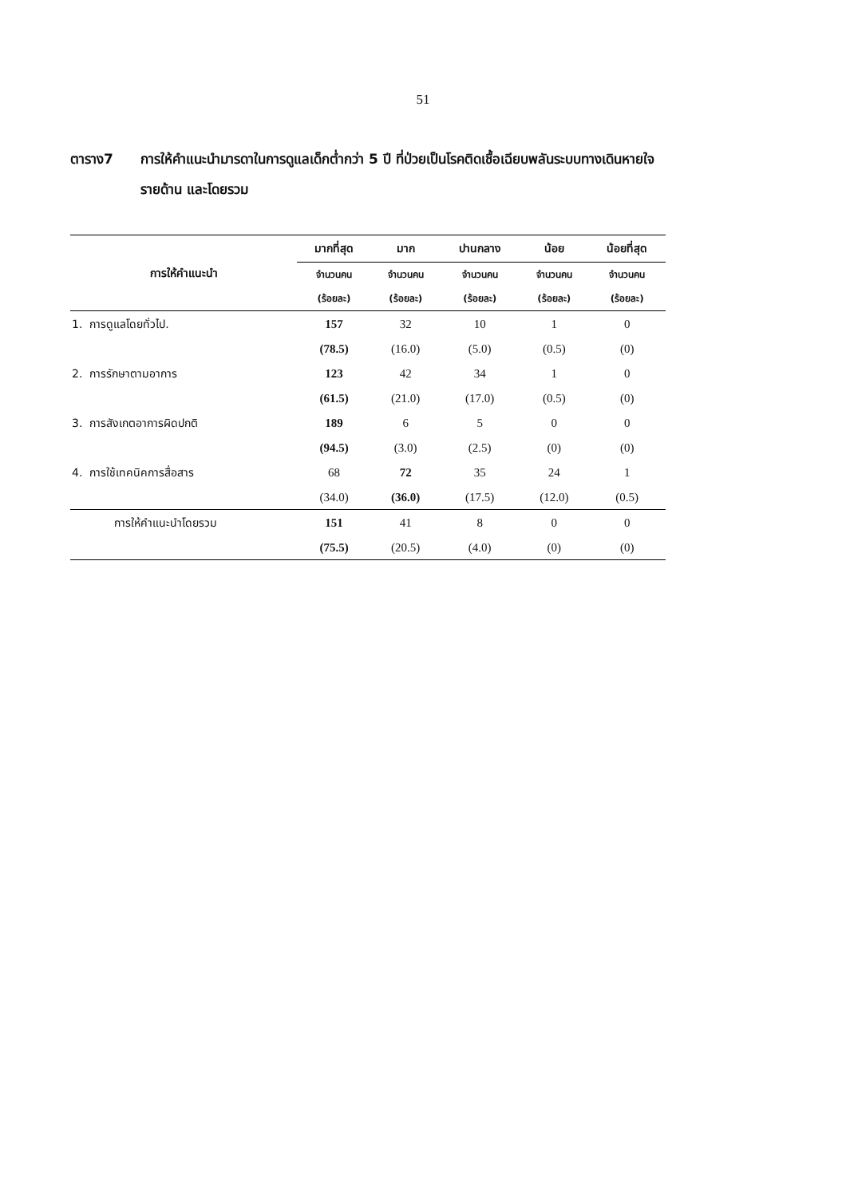51
ตาราง7 การให้คำแนะนำมารดาในการดูแลเด็กต่ำกว่า 5 ปี ที่ป่วยเป็นโรคติดเชื้อเฉียบพลันระบบทางเดินหายใจ รายด้าน และโดยรวม
| การให้คำแนะนำ | มากที่สุด | มาก | ปานกลาง | น้อย | น้อยที่สุด |
| --- | --- | --- | --- | --- | --- |
| | จำนวนคน | จำนวนคน | จำนวนคน | จำนวนคน | จำนวนคน |
| | (ร้อยละ) | (ร้อยละ) | (ร้อยละ) | (ร้อยละ) | (ร้อยละ) |
| 1. การดูแลโดยทั่วไป. | 157 | 32 | 10 | 1 | 0 |
| | (78.5) | (16.0) | (5.0) | (0.5) | (0) |
| 2. การรักษาตามอาการ | 123 | 42 | 34 | 1 | 0 |
| | (61.5) | (21.0) | (17.0) | (0.5) | (0) |
| 3. การสังเกตอาการผิดปกติ | 189 | 6 | 5 | 0 | 0 |
| | (94.5) | (3.0) | (2.5) | (0) | (0) |
| 4. การใช้เทคนิคการสื่อสาร | 68 | 72 | 35 | 24 | 1 |
| | (34.0) | (36.0) | (17.5) | (12.0) | (0.5) |
| การให้คำแนะนำโดยรวม | 151 | 41 | 8 | 0 | 0 |
| | (75.5) | (20.5) | (4.0) | (0) | (0) |